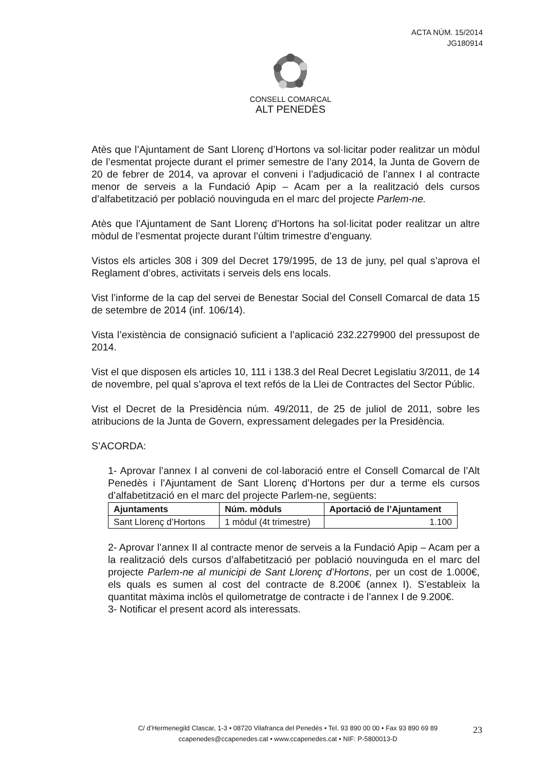ACTA NÚM. 15/2014
JG180914
CONSELL COMARCAL
ALT PENEDÈS
Atès que l’Ajuntament de Sant Llorenç d’Hortons va sol·licitar poder realitzar un mòdul de l’esmentat projecte durant el primer semestre de l’any 2014, la Junta de Govern de 20 de febrer de 2014, va aprovar el conveni i l’adjudicació de l’annex I al contracte menor de serveis a la Fundació Apip – Acam per a la realització dels cursos d’alfabetització per població nouvinguda en el marc del projecte Parlem-ne.
Atès que l’Ajuntament de Sant Llorenç d’Hortons ha sol·licitat poder realitzar un altre mòdul de l’esmentat projecte durant l’últim trimestre d’enguany.
Vistos els articles 308 i 309 del Decret 179/1995, de 13 de juny, pel qual s’aprova el Reglament d’obres, activitats i serveis dels ens locals.
Vist l’informe de la cap del servei de Benestar Social del Consell Comarcal de data 15 de setembre de 2014 (inf. 106/14).
Vista l’existència de consignació suficient a l’aplicació 232.2279900 del pressupost de 2014.
Vist el que disposen els articles 10, 111 i 138.3 del Real Decret Legislatiu 3/2011, de 14 de novembre, pel qual s’aprova el text refós de la Llei de Contractes del Sector Públic.
Vist el Decret de la Presidència núm. 49/2011, de 25 de juliol de 2011, sobre les atribucions de la Junta de Govern, expressament delegades per la Presidència.
S’ACORDA:
1- Aprovar l’annex I al conveni de col·laboració entre el Consell Comarcal de l’Alt Penedès i l’Ajuntament de Sant Llorenç d’Hortons per dur a terme els cursos d’alfabetització en el marc del projecte Parlem-ne, següents:
| Ajuntaments | Núm. mòduls | Aportació de l’Ajuntament |
| --- | --- | --- |
| Sant Llorenç d’Hortons | 1 mòdul (4t trimestre) | 1.100 |
2- Aprovar l’annex II al contracte menor de serveis a la Fundació Apip – Acam per a la realització dels cursos d’alfabetització per població nouvinguda en el marc del projecte Parlem-ne al municipi de Sant Llorenç d’Hortons, per un cost de 1.000€, els quals es sumen al cost del contracte de 8.200€ (annex I). S’estableix la quantitat màxima inclòs el quilometratge de contracte i de l’annex I de 9.200€.
3- Notificar el present acord als interessats.
C/ d’Hermenegild Clascar, 1-3 • 08720 Vilafranca del Penedès • Tel. 93 890 00 00 • Fax 93 890 69 89
ccapenedes@ccapenedes.cat • www.ccapenedes.cat • NIF: P-5800013-D
23